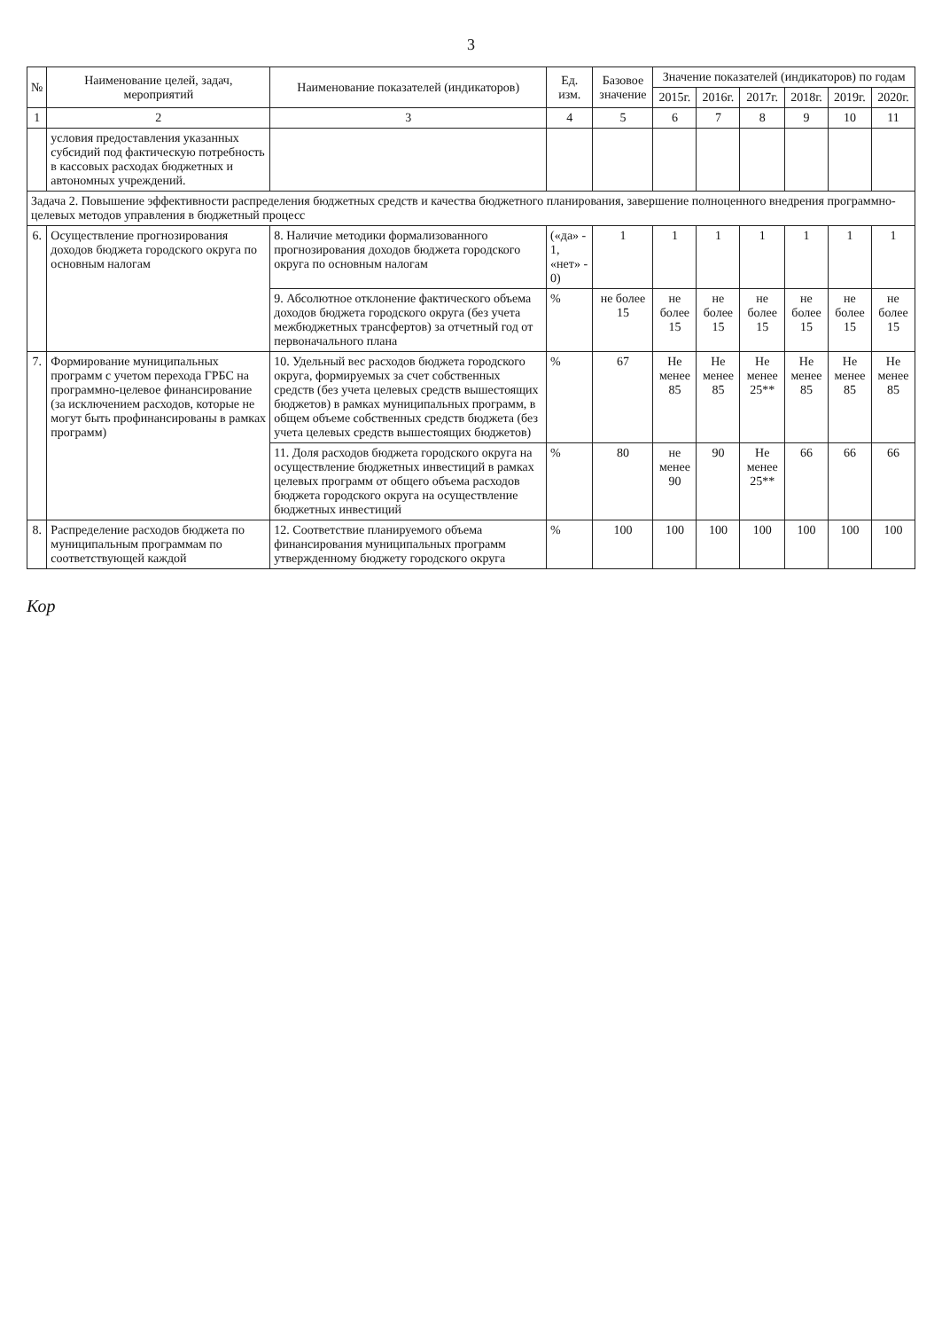3
| № | Наименование целей, задач, мероприятий | Наименование показателей (индикаторов) | Ед. изм. | Базовое значение | Значение показателей (индикаторов) по годам | | | | | |
| --- | --- | --- | --- | --- | --- | --- | --- | --- | --- | --- |
| | | | | | 2015г. | 2016г. | 2017г. | 2018г. | 2019г. | 2020г. |
| 1 | 2 | 3 | 4 | 5 | 6 | 7 | 8 | 9 | 10 | 11 |
| | условия предоставления указанных субсидий под фактическую потребность в кассовых расходах бюджетных и автономных учреждений. | | | | | | | | | |
| Задача 2. Повышение эффективности распределения бюджетных средств и качества бюджетного планирования, завершение полноценного внедрения программно-целевых методов управления в бюджетный процесс | | | | | | | | | | |
| 6. | Осуществление прогнозирования доходов бюджета городского округа по основным налогам | 8. Наличие методики формализованного прогнозирования доходов бюджета городского округа по основным налогам | («да» - 1, «нет» - 0) | 1 | 1 | 1 | 1 | 1 | 1 | 1 |
| | | 9. Абсолютное отклонение фактического объема доходов бюджета городского округа (без учета межбюджетных трансфертов) за отчетный год от первоначального плана | % | не более 15 | не более 15 | не более 15 | не более 15 | не более 15 | не более 15 | не более 15 |
| 7. | Формирование муниципальных программ с учетом перехода ГРБС на программно-целевое финансирование (за исключением расходов, которые не могут быть профинансированы в рамках программ) | 10. Удельный вес расходов бюджета городского округа, формируемых за счет собственных средств (без учета целевых средств вышестоящих бюджетов) в рамках муниципальных программ, в общем объеме собственных средств бюджета (без учета целевых средств вышестоящих бюджетов) | % | 67 | Не менее 85 | Не менее 85 | Не менее 25** | Не менее 85 | Не менее 85 | Не менее 85 |
| | | 11. Доля расходов бюджета городского округа на осуществление бюджетных инвестиций в рамках целевых программ от общего объема расходов бюджета городского округа на осуществление бюджетных инвестиций | % | 80 | не менее 90 | 90 | Не менее 25** | 66 | 66 | 66 |
| 8. | Распределение расходов бюджета по муниципальным программам по соответствующей каждой | 12. Соответствие планируемого объема финансирования муниципальных программ утвержденному бюджету городского округа | % | 100 | 100 | 100 | 100 | 100 | 100 | 100 |
Кор